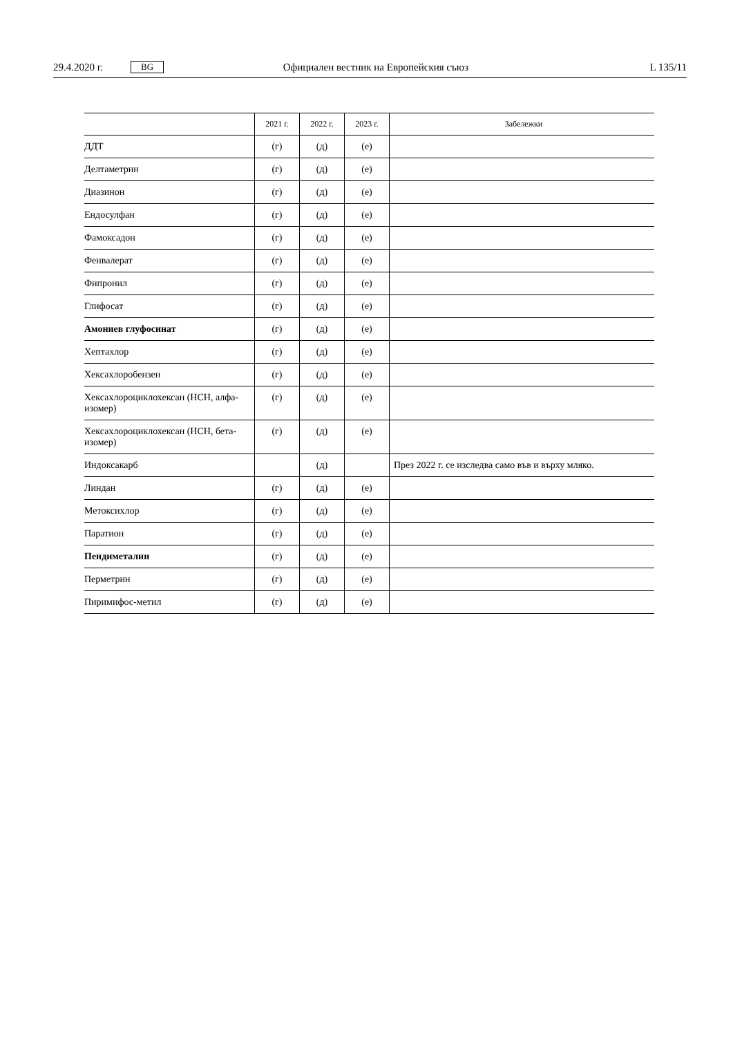29.4.2020 г. BG Официален вестник на Европейския съюз L 135/11
| | 2021 г. | 2022 г. | 2023 г. | Забележки |
| --- | --- | --- | --- | --- |
| ДДТ | (г) | (д) | (е) | |
| Делтаметрин | (г) | (д) | (е) | |
| Диазинон | (г) | (д) | (е) | |
| Ендосулфан | (г) | (д) | (е) | |
| Фамоксадон | (г) | (д) | (е) | |
| Фенвалерат | (г) | (д) | (е) | |
| Фипронил | (г) | (д) | (е) | |
| Глифосат | (г) | (д) | (е) | |
| Амониев глуфосинат | (г) | (д) | (е) | |
| Хептахлор | (г) | (д) | (е) | |
| Хексахлоробензен | (г) | (д) | (е) | |
| Хексахлороциклохексан (HCH, ал­фа-изомер) | (г) | (д) | (е) | |
| Хексахлороциклохексан (HCH, бе­та-изомер) | (г) | (д) | (е) | |
| Индоксакарб | | (д) | | През 2022 г. се изследва само във и върху мляко. |
| Линдан | (г) | (д) | (е) | |
| Метоксихлор | (г) | (д) | (е) | |
| Паратион | (г) | (д) | (е) | |
| Пендиметалин | (г) | (д) | (е) | |
| Перметрин | (г) | (д) | (е) | |
| Пиримифос-метил | (г) | (д) | (е) | |